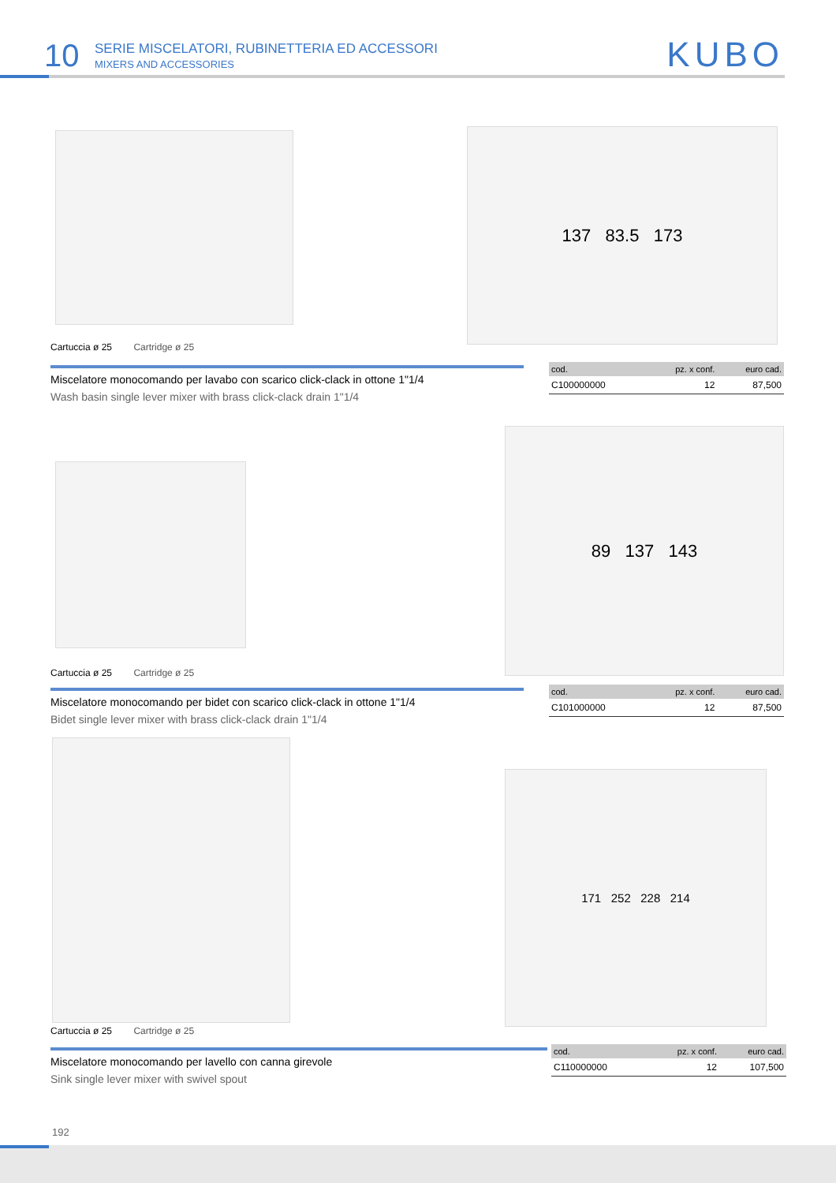10
SERIE MISCELATORI, RUBINETTERIA ED ACCESSORI
MIXERS AND ACCESSORIES KUBO
137 83.5 173
Cartuccia ø 25 Cartridge ø 25
| cod. | pz. x conf. | euro cad. |
| --- | --- | --- |
| C100000000 | 12 | 87,500 |
Miscelatore monocomando per lavabo con scarico click-clack in ottone 1"1/4
Wash basin single lever mixer with brass click-clack drain 1"1/4
89 137 143
Cartuccia ø 25 Cartridge ø 25
| cod. | pz. x conf. | euro cad. |
| --- | --- | --- |
| C101000000 | 12 | 87,500 |
Miscelatore monocomando per bidet con scarico click-clack in ottone 1"1/4
Bidet single lever mixer with brass click-clack drain 1"1/4
171 252 228 214
Cartuccia ø 25 Cartridge ø 25
| cod. | pz. x conf. | euro cad. |
| --- | --- | --- |
| C110000000 | 12 | 107,500 |
Miscelatore monocomando per lavello con canna girevole
Sink single lever mixer with swivel spout
192